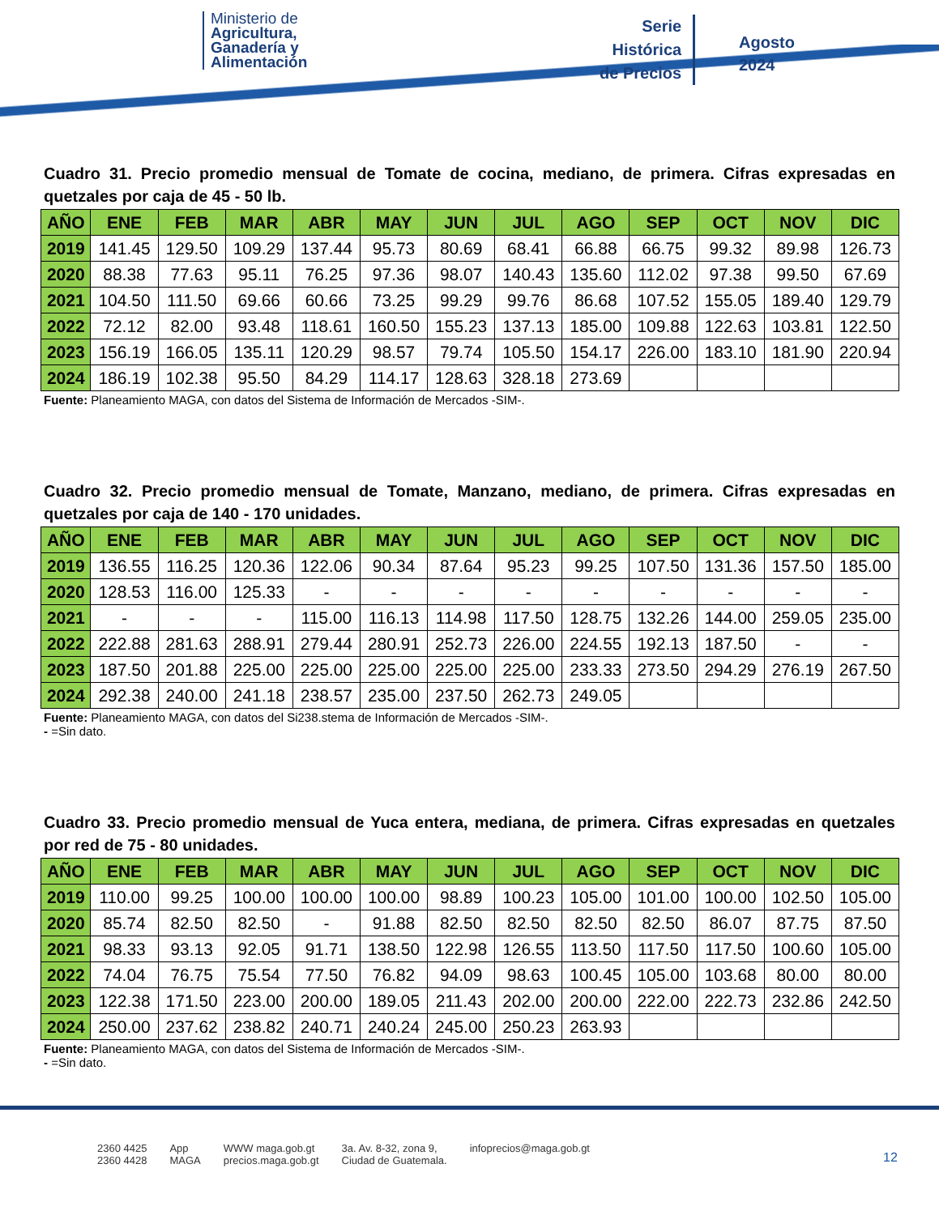Ministerio de
Agricultura,
Ganadería y
Alimentación
Serie
Histórica
de Precios
Agosto
2024
Cuadro 31. Precio promedio mensual de Tomate de cocina, mediano, de primera. Cifras expresadas en quetzales por caja de 45 - 50 lb.
| AÑO | ENE | FEB | MAR | ABR | MAY | JUN | JUL | AGO | SEP | OCT | NOV | DIC |
| --- | --- | --- | --- | --- | --- | --- | --- | --- | --- | --- | --- | --- |
| 2019 | 141.45 | 129.50 | 109.29 | 137.44 | 95.73 | 80.69 | 68.41 | 66.88 | 66.75 | 99.32 | 89.98 | 126.73 |
| 2020 | 88.38 | 77.63 | 95.11 | 76.25 | 97.36 | 98.07 | 140.43 | 135.60 | 112.02 | 97.38 | 99.50 | 67.69 |
| 2021 | 104.50 | 111.50 | 69.66 | 60.66 | 73.25 | 99.29 | 99.76 | 86.68 | 107.52 | 155.05 | 189.40 | 129.79 |
| 2022 | 72.12 | 82.00 | 93.48 | 118.61 | 160.50 | 155.23 | 137.13 | 185.00 | 109.88 | 122.63 | 103.81 | 122.50 |
| 2023 | 156.19 | 166.05 | 135.11 | 120.29 | 98.57 | 79.74 | 105.50 | 154.17 | 226.00 | 183.10 | 181.90 | 220.94 |
| 2024 | 186.19 | 102.38 | 95.50 | 84.29 | 114.17 | 128.63 | 328.18 | 273.69 | | | | |
Fuente: Planeamiento MAGA, con datos del Sistema de Información de Mercados -SIM-.
Cuadro 32. Precio promedio mensual de Tomate, Manzano, mediano, de primera. Cifras expresadas en quetzales por caja de 140 - 170 unidades.
| AÑO | ENE | FEB | MAR | ABR | MAY | JUN | JUL | AGO | SEP | OCT | NOV | DIC |
| --- | --- | --- | --- | --- | --- | --- | --- | --- | --- | --- | --- | --- |
| 2019 | 136.55 | 116.25 | 120.36 | 122.06 | 90.34 | 87.64 | 95.23 | 99.25 | 107.50 | 131.36 | 157.50 | 185.00 |
| 2020 | 128.53 | 116.00 | 125.33 | - | - | - | - | - | - | - | - | - |
| 2021 | - | - | - | 115.00 | 116.13 | 114.98 | 117.50 | 128.75 | 132.26 | 144.00 | 259.05 | 235.00 |
| 2022 | 222.88 | 281.63 | 288.91 | 279.44 | 280.91 | 252.73 | 226.00 | 224.55 | 192.13 | 187.50 | - | - |
| 2023 | 187.50 | 201.88 | 225.00 | 225.00 | 225.00 | 225.00 | 225.00 | 233.33 | 273.50 | 294.29 | 276.19 | 267.50 |
| 2024 | 292.38 | 240.00 | 241.18 | 238.57 | 235.00 | 237.50 | 262.73 | 249.05 | | | | |
Fuente: Planeamiento MAGA, con datos del Si238.stema de Información de Mercados -SIM-.
- =Sin dato.
Cuadro 33. Precio promedio mensual de Yuca entera, mediana, de primera. Cifras expresadas en quetzales por red de 75 - 80 unidades.
| AÑO | ENE | FEB | MAR | ABR | MAY | JUN | JUL | AGO | SEP | OCT | NOV | DIC |
| --- | --- | --- | --- | --- | --- | --- | --- | --- | --- | --- | --- | --- |
| 2019 | 110.00 | 99.25 | 100.00 | 100.00 | 100.00 | 98.89 | 100.23 | 105.00 | 101.00 | 100.00 | 102.50 | 105.00 |
| 2020 | 85.74 | 82.50 | 82.50 | - | 91.88 | 82.50 | 82.50 | 82.50 | 82.50 | 86.07 | 87.75 | 87.50 |
| 2021 | 98.33 | 93.13 | 92.05 | 91.71 | 138.50 | 122.98 | 126.55 | 113.50 | 117.50 | 117.50 | 100.60 | 105.00 |
| 2022 | 74.04 | 76.75 | 75.54 | 77.50 | 76.82 | 94.09 | 98.63 | 100.45 | 105.00 | 103.68 | 80.00 | 80.00 |
| 2023 | 122.38 | 171.50 | 223.00 | 200.00 | 189.05 | 211.43 | 202.00 | 200.00 | 222.00 | 222.73 | 232.86 | 242.50 |
| 2024 | 250.00 | 237.62 | 238.82 | 240.71 | 240.24 | 245.00 | 250.23 | 263.93 | | | | |
Fuente: Planeamiento MAGA, con datos del Sistema de Información de Mercados -SIM-.
- =Sin dato.
2360 4425
2360 4428 App
MAGA WWW maga.gob.gt
precios.maga.gob.gt 3a. Av. 8-32, zona 9,
Ciudad de Guatemala. infoprecios@maga.gob.gt
12